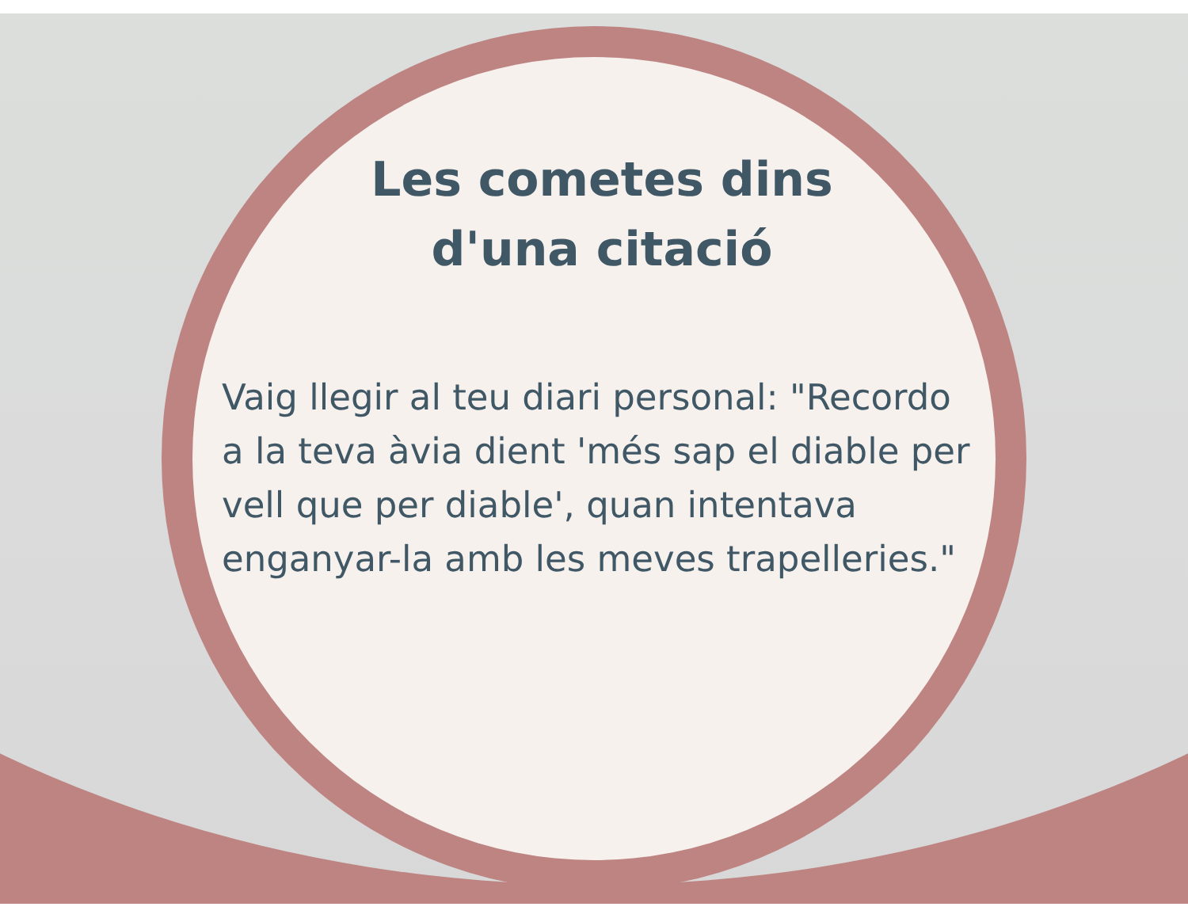Les cometes dins
d'una citació
Vaig llegir al teu diari personal: "Recordo a la teva àvia dient 'més sap el diable per vell que per diable', quan intentava enganyar-la amb les meves trapelleries."